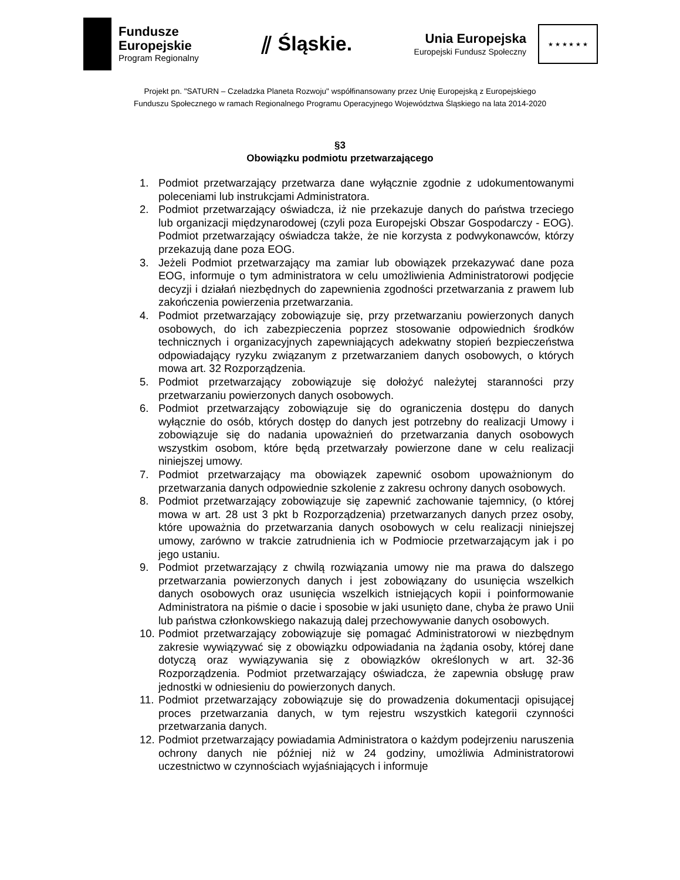Fundusze
Europejskie
Program Regionalny
⫽ Śląskie.
Unia Europejska
Europejski Fundusz Społeczny
★ ★ ★ ★ ★ ★
Projekt pn. "SATURN – Czeladzka Planeta Rozwoju" współfinansowany przez Unię Europejską z Europejskiego
Funduszu Społecznego w ramach Regionalnego Programu Operacyjnego Województwa Śląskiego na lata 2014-2020
§3
Obowiązku podmiotu przetwarzającego
1. Podmiot przetwarzający przetwarza dane wyłącznie zgodnie z udokumentowanymi poleceniami lub instrukcjami Administratora.
2. Podmiot przetwarzający oświadcza, iż nie przekazuje danych do państwa trzeciego lub organizacji międzynarodowej (czyli poza Europejski Obszar Gospodarczy - EOG). Podmiot przetwarzający oświadcza także, że nie korzysta z podwykonawców, którzy przekazują dane poza EOG.
3. Jeżeli Podmiot przetwarzający ma zamiar lub obowiązek przekazywać dane poza EOG, informuje o tym administratora w celu umożliwienia Administratorowi podjęcie decyzji i działań niezbędnych do zapewnienia zgodności przetwarzania z prawem lub zakończenia powierzenia przetwarzania.
4. Podmiot przetwarzający zobowiązuje się, przy przetwarzaniu powierzonych danych osobowych, do ich zabezpieczenia poprzez stosowanie odpowiednich środków technicznych i organizacyjnych zapewniających adekwatny stopień bezpieczeństwa odpowiadający ryzyku związanym z przetwarzaniem danych osobowych, o których mowa art. 32 Rozporządzenia.
5. Podmiot przetwarzający zobowiązuje się dołożyć należytej staranności przy przetwarzaniu powierzonych danych osobowych.
6. Podmiot przetwarzający zobowiązuje się do ograniczenia dostępu do danych wyłącznie do osób, których dostęp do danych jest potrzebny do realizacji Umowy i zobowiązuje się do nadania upoważnień do przetwarzania danych osobowych wszystkim osobom, które będą przetwarzały powierzone dane w celu realizacji niniejszej umowy.
7. Podmiot przetwarzający ma obowiązek zapewnić osobom upoważnionym do przetwarzania danych odpowiednie szkolenie z zakresu ochrony danych osobowych.
8. Podmiot przetwarzający zobowiązuje się zapewnić zachowanie tajemnicy, (o której mowa w art. 28 ust 3 pkt b Rozporządzenia) przetwarzanych danych przez osoby, które upoważnia do przetwarzania danych osobowych w celu realizacji niniejszej umowy, zarówno w trakcie zatrudnienia ich w Podmiocie przetwarzającym jak i po jego ustaniu.
9. Podmiot przetwarzający z chwilą rozwiązania umowy nie ma prawa do dalszego przetwarzania powierzonych danych i jest zobowiązany do usunięcia wszelkich danych osobowych oraz usunięcia wszelkich istniejących kopii i poinformowanie Administratora na piśmie o dacie i sposobie w jaki usunięto dane, chyba że prawo Unii lub państwa członkowskiego nakazują dalej przechowywanie danych osobowych.
10. Podmiot przetwarzający zobowiązuje się pomagać Administratorowi w niezbędnym zakresie wywiązywać się z obowiązku odpowiadania na żądania osoby, której dane dotyczą oraz wywiązywania się z obowiązków określonych w art. 32-36 Rozporządzenia. Podmiot przetwarzający oświadcza, że zapewnia obsługę praw jednostki w odniesieniu do powierzonych danych.
11. Podmiot przetwarzający zobowiązuje się do prowadzenia dokumentacji opisującej proces przetwarzania danych, w tym rejestru wszystkich kategorii czynności przetwarzania danych.
12. Podmiot przetwarzający powiadamia Administratora o każdym podejrzeniu naruszenia ochrony danych nie później niż w 24 godziny, umożliwia Administratorowi uczestnictwo w czynnościach wyjaśniających i informuje